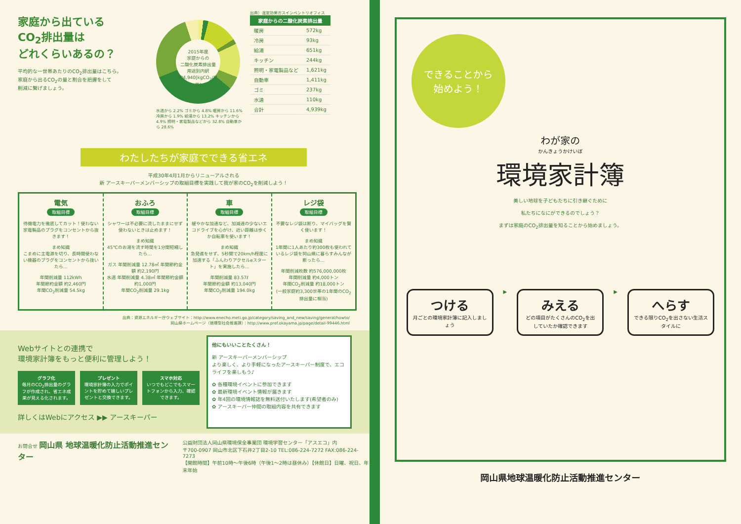家庭から出ている
CO<sub>2</sub>排出量は
どれくらいあるの？
平均的な一世帯あたりのCO<sub>2</sub>排出量はこちら。
家庭から出るCO<sub>2</sub>の量と割合を把握をして
削減に繋げましょう。
2015年度
家庭からの
二酸化炭素排出量
用途別内訳
約4,940[kgCO<sub>2</sub>/世帯]
水道から 2.2% ゴミから 4.8% 暖房から 11.6% 冷房から 1.9% 給湯から 13.2% キッチンから 4.9% 照明・家電製品などから 32.8% 自動車から 28.6%
出典）温室効果ガスインベントリオフィス
| 家庭からの二酸化炭素排出量 | |
| --- | --- |
| 暖房 | 572kg |
| 冷房 | 93kg |
| 給湯 | 651kg |
| キッチン | 244kg |
| 照明・家電製品など | 1,621kg |
| 自動車 | 1,411kg |
| ゴミ | 237kg |
| 水道 | 110kg |
| 合計 | 4,939kg |
わたしたちが家庭でできる省エネ
平成30年4月1月からリニューアルされる
新 アースキーパーメンバーシップの取組目標を実践して我が家のCO<sub>2</sub>を削減しよう！
電気
取組目標
待機電力を徹底してカット！使わない家電製品のプラグをコンセントから抜きます！
まめ知識
こまめに主電源を切り、長時間使わない機器のプラグをコンセントから抜いたら…
年間削減量 112kWh
年間節約金額 約2,460円
年間CO<sub>2</sub>削減量 54.5kg
おふろ
取組目標
シャワーは不必要に流したままにせず使わないときは止めます！
まめ知識
45℃のお湯を流す時間を1分間短縮したら…
ガス 年間削減量 12.78㎥ 年間節約金額 約2,190円
水道 年間削減量 4.38㎥ 年間節約金額 約1,000円
年間CO<sub>2</sub>削減量 29.1kg
車
取組目標
緩やかな加速など、加減速の少ないエコドライブを心がけ、近い距離は歩くか自転車を使います！
まめ知識
急発進をせず、5秒間で20km/h程度に加速する「ふんわりアクセルeスタート」を実施したら…
年間削減量 83.57ℓ
年間節約金額 約13,040円
年間CO<sub>2</sub>削減量 194.0kg
レジ袋
取組目標
不要なレジ袋は断り、マイバッグを賢く使います！
まめ知識
1年間に1人あたり約300枚も使われているレジ袋を岡山県に暮らすみんなが断ったら…
年間削減枚数 約576,000,000枚
年間削減量 約4,000トン
年間CO<sub>2</sub>削減量 約18,000トン
(一般家庭約3,300世帯の1年間のCO<sub>2</sub>排出量に相当)
出典：資源エネルギー庁ウェブサイト：http://www.enecho.meti.go.jp/category/saving_and_new/saving/general/howto/
岡山県ホームページ（循環型社会推進課）：http://www.pref.okayama.jp/page/detail-99446.html
Webサイトとの連携で
環境家計簿をもっと便利に管理しよう！
グラフ化
毎月のCO<sub>2</sub>排出量のグラフが作成され、省エネ成果が見える化されます。
プレゼント
環境家計簿の入力でポイントを貯めて嬉しいプレゼントと交換できます。
スマホ対応
いつでもどこでもスマートフォンから入力、確認できます。
詳しくはWebにアクセス ▶▶ アースキーパー
他にもいいことたくさん！
新 アースキーパーメンバーシップ
より楽しく、より手軽になったアースキーパー制度で、エコライフを楽しもう♪
✿ 各種環境イベントに参加できます
✿ 最新環境イベント情報が届きます
✿ 年4回の環境情報誌を無料送付いたします(希望者のみ)
✿ アースキーパー仲間の取組内容を共有できます
お問合せ 岡山県 地球温暖化防止活動推進センター
公益財団法人岡山県環境保全事業団 環境学習センター「アスエコ」内
〒700-0907 岡山市北区下石井2丁目2-10 TEL:086-224-7272 FAX:086-224-7273
【開館時間】午前10時～午後6時（午後1～2時は昼休み）【休館日】日曜、祝日、年末年始
できることから
始めよう！
わが家の
かんきょうかけいぼ
環境家計簿
美しい地球を子どもたちに引き継ぐために
私たちになにができるのでしょう？
まずは家庭のCO<sub>2</sub>排出量を知ることから始めましょう。
つける
月ごとの環境家計簿に記入しましょう
▶
みえる
どの項目がたくさんのCO<sub>2</sub>を出していたか確認できます
▶
へらす
できる限りCO<sub>2</sub>を出さない生活スタイルに
岡山県地球温暖化防止活動推進センター